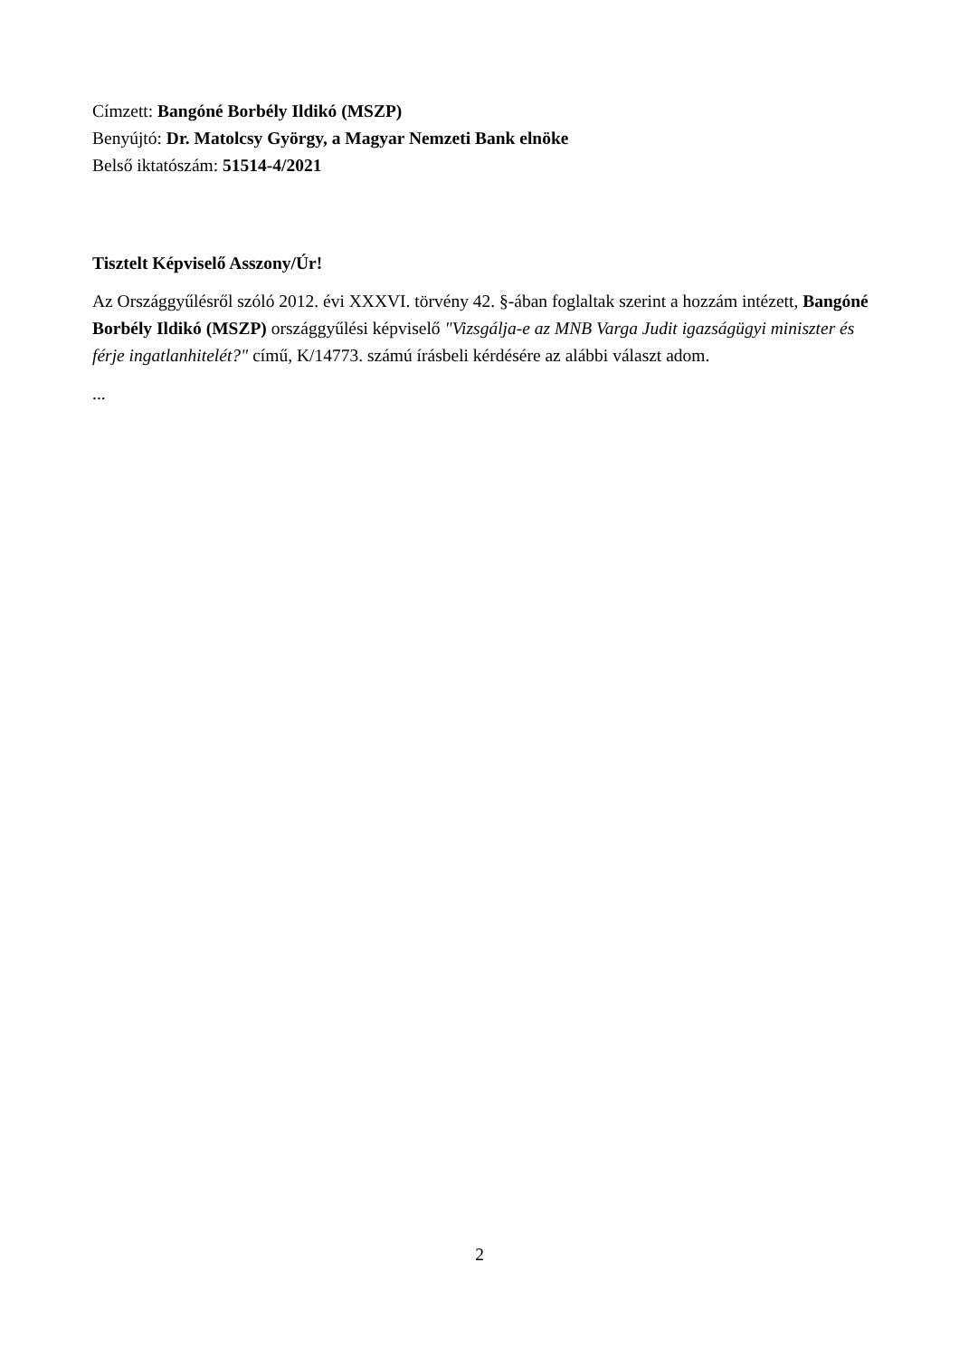Címzett: Bangóné Borbély Ildikó (MSZP)
Benyújtó: Dr. Matolcsy György, a Magyar Nemzeti Bank elnöke
Belső iktatószám: 51514-4/2021
Tisztelt Képviselő Asszony/Úr!
Az Országgyűlésről szóló 2012. évi XXXVI. törvény 42. §-ában foglaltak szerint a hozzám intézett, Bangóné Borbély Ildikó (MSZP) országgyűlési képviselő "Vizsgálja-e az MNB Varga Judit igazságügyi miniszter és férje ingatlanhitelét?" című, K/14773. számú írásbeli kérdésére az alábbi választ adom.
...
2